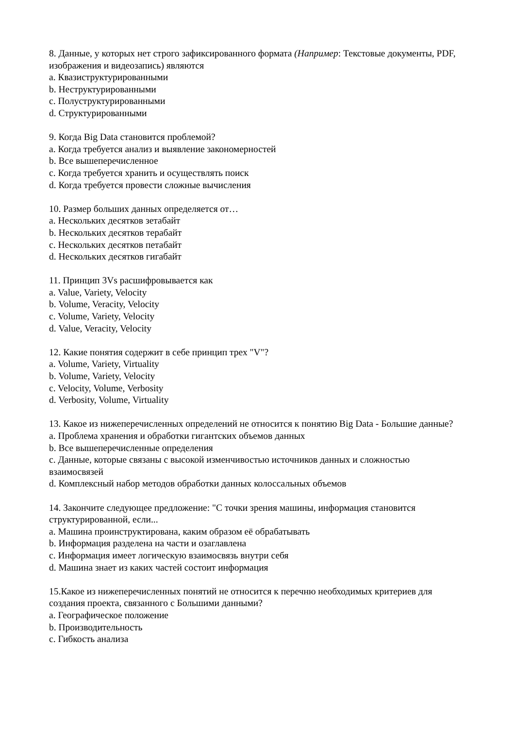8. Данные, у которых нет строго зафиксированного формата (Например: Текстовые документы, PDF, изображения и видеозапись) являются
a. Квазиструктурированными
b. Неструктурированными
c. Полуструктурированными
d. Структурированными
9. Когда Big Data становится проблемой?
a. Когда требуется анализ и выявление закономерностей
b. Все вышеперечисленное
c. Когда требуется хранить и осуществлять поиск
d. Когда требуется провести сложные вычисления
10. Размер больших данных определяется от…
a. Нескольких десятков зетабайт
b. Нескольких десятков терабайт
c. Нескольких десятков петабайт
d. Нескольких десятков гигабайт
11. Принцип 3Vs расшифровывается как
a. Value, Variety, Velocity
b. Volume, Veracity, Velocity
c. Volume, Variety, Velocity
d. Value, Veracity, Velocity
12. Какие понятия содержит в себе принцип трех "V"?
a. Volume, Variety, Virtuality
b. Volume, Variety, Velocity
c. Velocity, Volume, Verbosity
d. Verbosity, Volume, Virtuality
13. Какое из нижеперечисленных определений не относится к понятию Big Data - Большие данные?
a. Проблема хранения и обработки гигантских объемов данных
b. Все вышеперечисленные определения
c. Данные, которые связаны с высокой изменчивостью источников данных и сложностью взаимосвязей
d. Комплексный набор методов обработки данных колоссальных объемов
14. Закончите следующее предложение: "С точки зрения машины, информация становится структурированной, если...
a. Машина проинструктирована, каким образом её обрабатывать
b. Информация разделена на части и озаглавлена
c. Информация имеет логическую взаимосвязь внутри себя
d. Машина знает из каких частей состоит информация
15.Какое из нижеперечисленных понятий не относится к перечню необходимых критериев для создания проекта, связанного с Большими данными?
a. Географическое положение
b. Производительность
c. Гибкость анализа